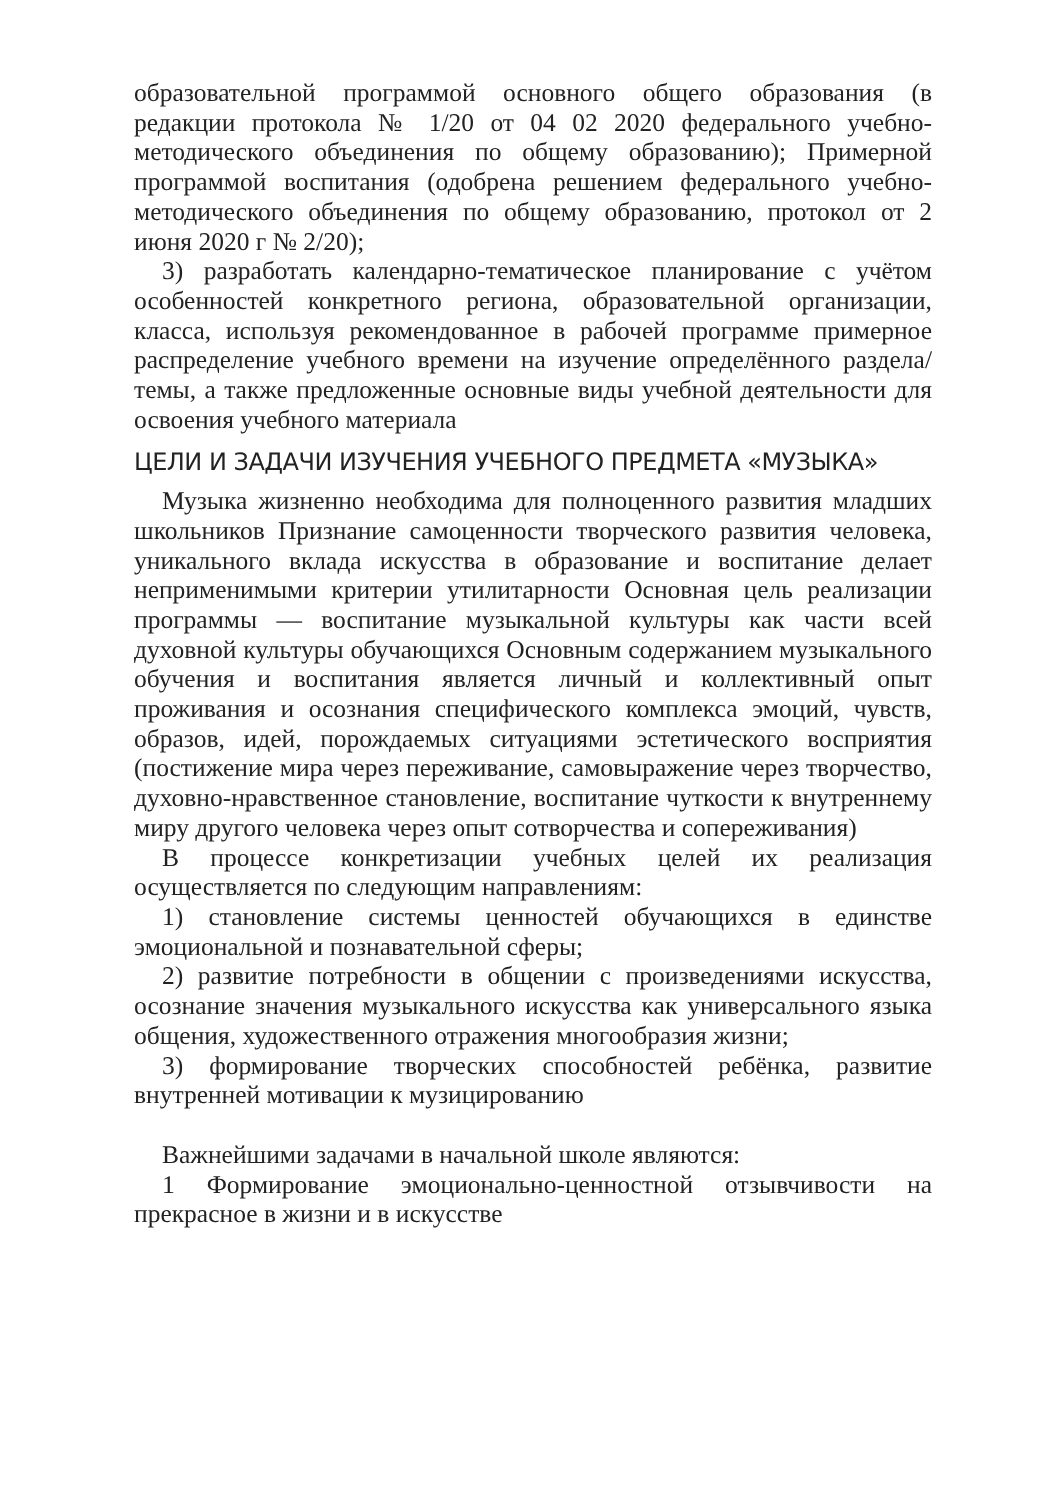образовательной программой основного общего образования (в редакции протокола № 1/20 от 04 02 2020 федерального учебно-методического объединения по общему образованию); Примерной программой воспитания (одобрена решением федерального учебно-методического объединения по общему образованию, протокол от 2 июня 2020 г № 2/20);
3) разработать календарно-тематическое планирование с учётом особенностей конкретного региона, образовательной организации, класса, используя рекомендованное в рабочей программе примерное распределение учебного времени на изучение определённого раздела/темы, а также предложенные основные виды учебной деятельности для освоения учебного материала
ЦЕЛИ И ЗАДАЧИ ИЗУЧЕНИЯ УЧЕБНОГО ПРЕДМЕТА «МУЗЫКА»
Музыка жизненно необходима для полноценного развития младших школьников Признание самоценности творческого развития человека, уникального вклада искусства в образование и воспитание делает неприменимыми критерии утилитарности Основная цель реализации программы — воспитание музыкальной культуры как части всей духовной культуры обучающихся Основным содержанием музыкального обучения и воспитания является личный и коллективный опыт проживания и осознания специфического комплекса эмоций, чувств, образов, идей, порождаемых ситуациями эстетического восприятия (постижение мира через переживание, самовыражение через творчество, духовно-нравственное становление, воспитание чуткости к внутреннему миру другого человека через опыт сотворчества и сопереживания)
В процессе конкретизации учебных целей их реализация осуществляется по следующим направлениям:
1) становление системы ценностей обучающихся в единстве эмоциональной и познавательной сферы;
2) развитие потребности в общении с произведениями искусства, осознание значения музыкального искусства как универсального языка общения, художественного отражения многообразия жизни;
3) формирование творческих способностей ребёнка, развитие внутренней мотивации к музицированию
Важнейшими задачами в начальной школе являются:
1 Формирование эмоционально-ценностной отзывчивости на прекрасное в жизни и в искусстве